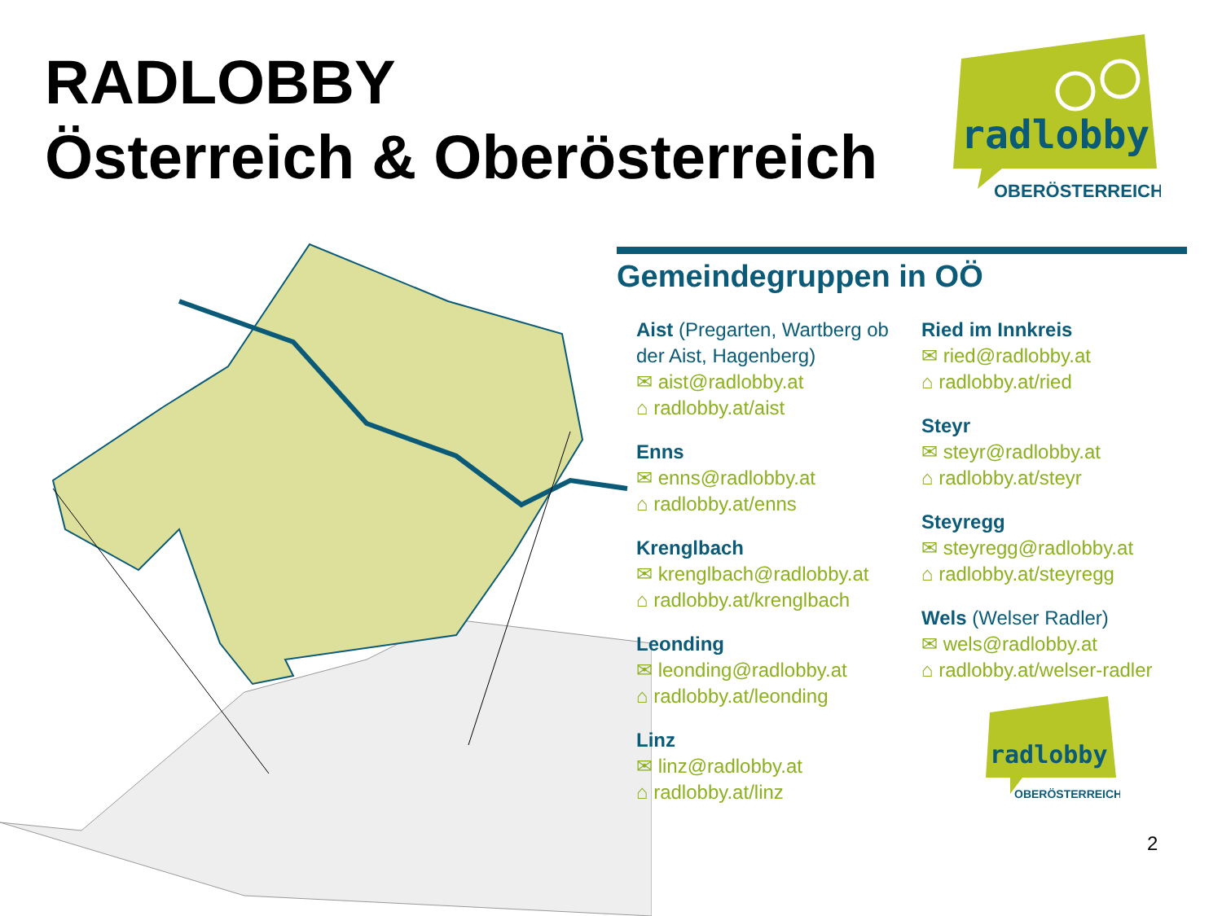RADLOBBY
Österreich & Oberösterreich
radlobby
OBERÖSTERREICH
Gemeindegruppen in OÖ
Aist (Pregarten, Wartberg ob der Aist, Hagenberg)
✉ aist@radlobby.at
⌂ radlobby.at/aist
Enns
✉ enns@radlobby.at
⌂ radlobby.at/enns
Krenglbach
✉ krenglbach@radlobby.at
⌂ radlobby.at/krenglbach
Leonding
✉ leonding@radlobby.at
⌂ radlobby.at/leonding
Linz
✉ linz@radlobby.at
⌂ radlobby.at/linz
Ried im Innkreis
✉ ried@radlobby.at
⌂ radlobby.at/ried
Steyr
✉ steyr@radlobby.at
⌂ radlobby.at/steyr
Steyregg
✉ steyregg@radlobby.at
⌂ radlobby.at/steyregg
Wels (Welser Radler)
✉ wels@radlobby.at
⌂ radlobby.at/welser-radler
radlobby
OBERÖSTERREICH
2